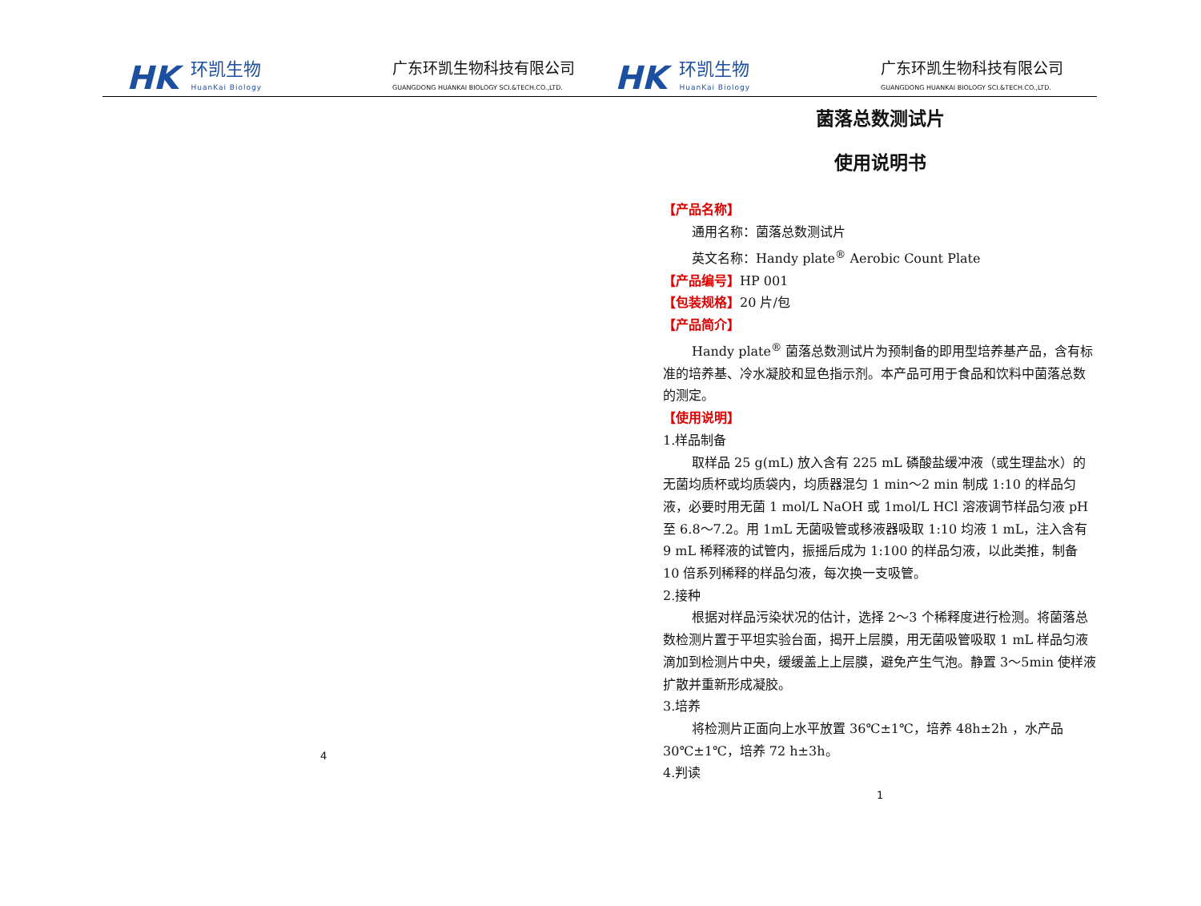HK 环凯生物
HuanKai Biology
广东环凯生物科技有限公司
GUANGDONG HUANKAI BIOLOGY SCI.&TECH.CO.,LTD.
HK 环凯生物
HuanKai Biology
广东环凯生物科技有限公司
GUANGDONG HUANKAI BIOLOGY SCI.&TECH.CO.,LTD.
4
菌落总数测试片
使用说明书
【产品名称】
通用名称：菌落总数测试片
英文名称：Handy plate<sup>®</sup> Aerobic Count Plate
【产品编号】HP 001
【包装规格】20 片/包
【产品简介】
Handy plate<sup>®</sup> 菌落总数测试片为预制备的即用型培养基产品，含有标准的培养基、冷水凝胶和显色指示剂。本产品可用于食品和饮料中菌落总数的测定。
【使用说明】
1.样品制备
取样品 25 g(mL) 放入含有 225 mL 磷酸盐缓冲液（或生理盐水）的无菌均质杯或均质袋内，均质器混匀 1 min～2 min 制成 1:10 的样品匀液，必要时用无菌 1 mol/L NaOH 或 1mol/L HCl 溶液调节样品匀液 pH 至 6.8～7.2。用 1mL 无菌吸管或移液器吸取 1:10 均液 1 mL，注入含有 9 mL 稀释液的试管内，振摇后成为 1:100 的样品匀液，以此类推，制备 10 倍系列稀释的样品匀液，每次换一支吸管。
2.接种
根据对样品污染状况的估计，选择 2～3 个稀释度进行检测。将菌落总数检测片置于平坦实验台面，揭开上层膜，用无菌吸管吸取 1 mL 样品匀液滴加到检测片中央，缓缓盖上上层膜，避免产生气泡。静置 3～5min 使样液扩散并重新形成凝胶。
3.培养
将检测片正面向上水平放置 36℃±1℃，培养 48h±2h ，水产品 30℃±1℃，培养 72 h±3h。
4.判读
1